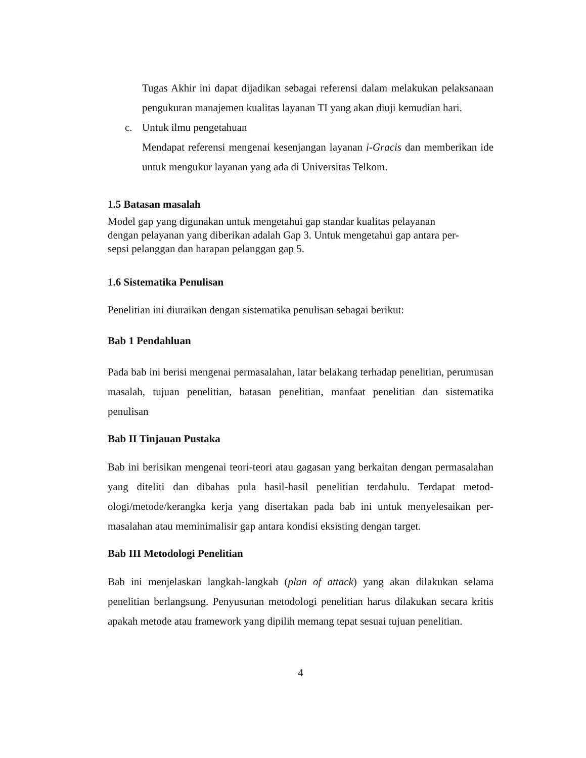Tugas Akhir ini dapat dijadikan sebagai referensi dalam melakukan pelaksa­naan pengukuran manajemen kualitas layanan TI yang akan diuji kemudian hari.
c. Untuk ilmu pengetahuan
Mendapat referensi mengenai kesenjangan layanan i-Gracis dan memberikan ide untuk mengukur layanan yang ada di Universitas Telkom.
1.5 Batasan masalah
Model gap yang digunakan untuk mengetahui gap standar kualitas pelayanan
dengan pelayanan yang diberikan adalah Gap 3. Untuk mengetahui gap antara per-
sepsi pelanggan dan harapan pelanggan gap 5.
1.6 Sistematika Penulisan
Penelitian ini diuraikan dengan sistematika penulisan sebagai berikut:
Bab 1 Pendahluan
Pada bab ini berisi mengenai permasalahan, latar belakang terhadap penelitian, peru­musan masalah, tujuan penelitian, batasan penelitian, manfaat penelitian dan siste­matika penulisan
Bab II Tinjauan Pustaka
Bab ini berisikan mengenai teori-teori atau gagasan yang berkaitan dengan permasa­lahan yang diteliti dan dibahas pula hasil-hasil penelitian terdahulu. Terdapat metod­ologi/metode/kerangka kerja yang disertakan pada bab ini untuk menyelesaikan per­masalahan atau meminimalisir gap antara kondisi eksisting dengan target.
Bab III Metodologi Penelitian
Bab ini menjelaskan langkah-langkah (plan of attack) yang akan dilakukan selama penelitian berlangsung. Penyusunan metodologi penelitian harus dilakukan secara kritis apakah metode atau framework yang dipilih memang tepat sesuai tujuan penelitian.
4